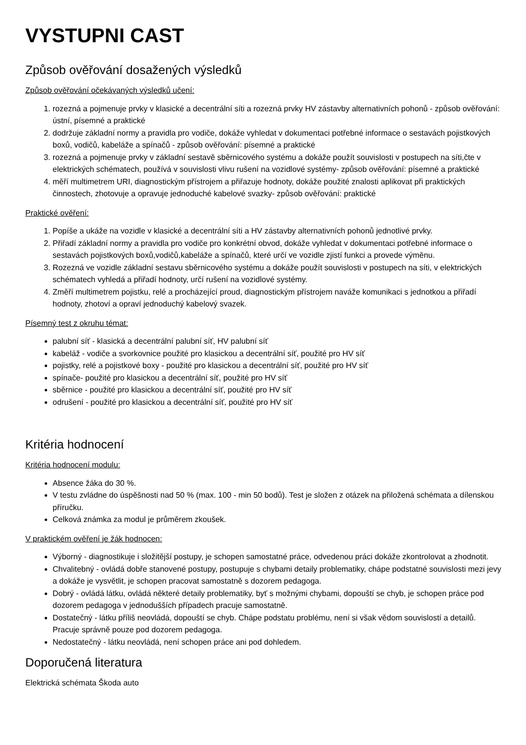VYSTUPNI CAST
Způsob ověřování dosažených výsledků
Způsob ověřování očekávaných výsledků učení:
1. rozezná a pojmenuje prvky v klasické a decentrální síti a rozezná prvky HV zástavby alternativních pohonů - způsob ověřování: ústní, písemné a praktické
2. dodržuje základní normy a pravidla pro vodiče, dokáže vyhledat v dokumentaci potřebné informace o sestavách pojistkových boxů, vodičů, kabeláže a spínačů - způsob ověřování: písemné a praktické
3. rozezná a pojmenuje prvky v základní sestavě sběrnicového systému a dokáže použít souvislosti v postupech na síti,čte v elektrických schématech, používá v souvislosti vlivu rušení na vozidlové systémy- způsob ověřování: písemné a praktické
4. měří multimetrem URI, diagnostickým přístrojem a přiřazuje hodnoty, dokáže použité znalosti aplikovat při praktických činnostech, zhotovuje a opravuje jednoduché kabelové svazky- způsob ověřování: praktické
Praktické ověření:
1. Popíše a ukáže na vozidle v klasické a decentrální síti a HV zástavby alternativních pohonů jednotlivé prvky.
2. Přiřadí základní normy a pravidla pro vodiče pro konkrétní obvod, dokáže vyhledat v dokumentaci potřebné informace o sestavách pojistkových boxů,vodičů,kabeláže a spínačů, které určí ve vozidle zjistí funkci a provede výměnu.
3. Rozezná ve vozidle základní sestavu sběrnicového systému a dokáže použít souvislosti v postupech na síti, v elektrických schématech vyhledá a přiřadí hodnoty, určí rušení na vozidlové systémy.
4. Změří multimetrem pojistku, relé a procházející proud, diagnostickým přístrojem naváže komunikaci s jednotkou a přiřadí hodnoty, zhotoví a opraví jednoduchý kabelový svazek.
Písemný test z okruhu témat:
palubní síť - klasická a decentrální palubní síť, HV palubní síť
kabeláž - vodiče a svorkovnice použité pro klasickou a decentrální síť, použité pro HV síť
pojistky, relé a pojistkové boxy - použité pro klasickou a decentrální síť, použité pro HV síť
spínače- použité pro klasickou a decentrální síť, použité pro HV síť
sběrnice - použité pro klasickou a decentrální síť, použité pro HV síť
odrušení - použité pro klasickou a decentrální síť, použité pro HV síť
Kritéria hodnocení
Kritéria hodnocení modulu:
Absence žáka do 30 %.
V testu zvládne do úspěšnosti nad 50 % (max. 100 - min 50 bodů). Test je složen z otázek na přiložená schémata a dílenskou příručku.
Celková známka za modul je průměrem zkoušek.
V praktickém ověření je žák hodnocen:
Výborný - diagnostikuje i složitější postupy, je schopen samostatné práce, odvedenou práci dokáže zkontrolovat a zhodnotit.
Chvalitebný - ovládá dobře stanovené postupy, postupuje s chybami detaily problematiky, chápe podstatné souvislosti mezi jevy a dokáže je vysvětlit, je schopen pracovat samostatně s dozorem pedagoga.
Dobrý - ovládá látku, ovládá některé detaily problematiky, byť s možnými chybami, dopouští se chyb, je schopen práce pod dozorem pedagoga v jednodušších případech pracuje samostatně.
Dostatečný - látku příliš neovládá, dopouští se chyb. Chápe podstatu problému, není si však vědom souvislostí a detailů. Pracuje správně pouze pod dozorem pedagoga.
Nedostatečný - látku neovládá, není schopen práce ani pod dohledem.
Doporučená literatura
Elektrická schémata Škoda auto